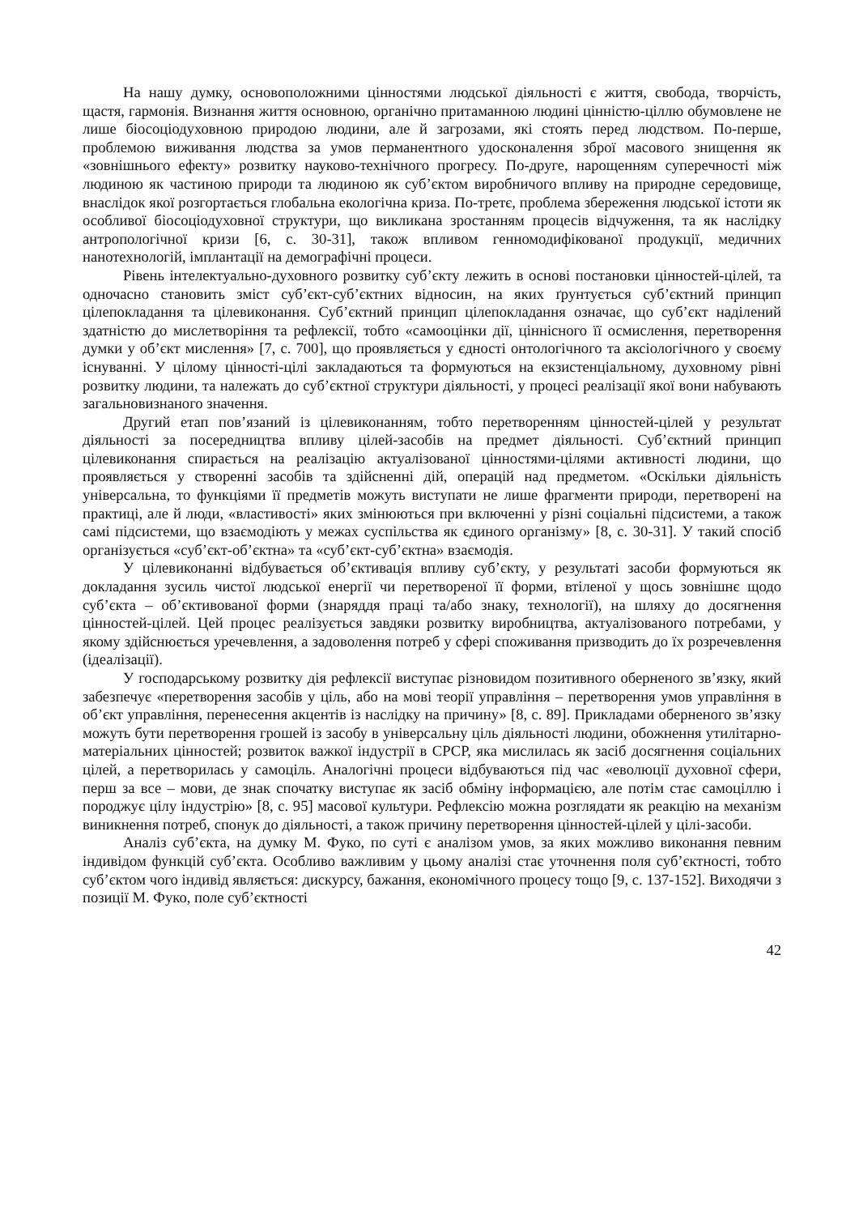На нашу думку, основоположними цінностями людської діяльності є життя, свобода, творчість, щастя, гармонія. Визнання життя основною, органічно притаманною людині цінністю-ціллю обумовлене не лише біосоціодуховною природою людини, але й загрозами, які стоять перед людством. По-перше, проблемою виживання людства за умов перманентного удосконалення зброї масового знищення як «зовнішнього ефекту» розвитку науково-технічного прогресу. По-друге, нарощенням суперечності між людиною як частиною природи та людиною як суб’єктом виробничого впливу на природне середовище, внаслідок якої розгортається глобальна екологічна криза. По-третє, проблема збереження людської істоти як особливої біосоціодуховної структури, що викликана зростанням процесів відчуження, та як наслідку антропологічної кризи [6, с. 30-31], також впливом генномодифікованої продукції, медичних нанотехнологій, імплантації на демографічні процеси.
Рівень інтелектуально-духовного розвитку суб’єкту лежить в основі постановки цінностей-цілей, та одночасно становить зміст суб’єкт-суб’єктних відносин, на яких ґрунтується суб’єктний принцип цілепокладання та цілевиконання. Суб’єктний принцип цілепокладання означає, що суб’єкт наділений здатністю до мислетворіння та рефлексії, тобто «самооцінки дії, ціннісного її осмислення, перетворення думки у об’єкт мислення» [7, с. 700], що проявляється у єдності онтологічного та аксіологічного у своєму існуванні. У цілому цінності-цілі закладаються та формуються на екзистенціальному, духовному рівні розвитку людини, та належать до суб’єктної структури діяльності, у процесі реалізації якої вони набувають загальновизнаного значення.
Другий етап пов’язаний із цілевиконанням, тобто перетворенням цінностей-цілей у результат діяльності за посередництва впливу цілей-засобів на предмет діяльності. Суб’єктний принцип цілевиконання спирається на реалізацію актуалізованої цінностями-цілями активності людини, що проявляється у створенні засобів та здійсненні дій, операцій над предметом. «Оскільки діяльність універсальна, то функціями її предметів можуть виступати не лише фрагменти природи, перетворені на практиці, але й люди, «властивості» яких змінюються при включенні у різні соціальні підсистеми, а також самі підсистеми, що взаємодіють у межах суспільства як єдиного організму» [8, с. 30-31]. У такий спосіб організується «суб’єкт-об’єктна» та «суб’єкт-суб’єктна» взаємодія.
У цілевиконанні відбувається об’єктивація впливу суб’єкту, у результаті засоби формуються як докладання зусиль чистої людської енергії чи перетвореної її форми, втіленої у щось зовнішнє щодо суб’єкта – об’єктивованої форми (знаряддя праці та/або знаку, технології), на шляху до досягнення цінностей-цілей. Цей процес реалізується завдяки розвитку виробництва, актуалізованого потребами, у якому здійснюється уречевлення, а задоволення потреб у сфері споживання призводить до їх розречевлення (ідеалізації).
У господарському розвитку дія рефлексії виступає різновидом позитивного оберненого зв’язку, який забезпечує «перетворення засобів у ціль, або на мові теорії управління – перетворення умов управління в об’єкт управління, перенесення акцентів із наслідку на причину» [8, с. 89]. Прикладами оберненого зв’язку можуть бути перетворення грошей із засобу в універсальну ціль діяльності людини, обожнення утилітарно-матеріальних цінностей; розвиток важкої індустрії в СРСР, яка мислилась як засіб досягнення соціальних цілей, а перетворилась у самоціль. Аналогічні процеси відбуваються під час «еволюції духовної сфери, перш за все – мови, де знак спочатку виступає як засіб обміну інформацією, але потім стає самоціллю і породжує цілу індустрію» [8, с. 95] масової культури. Рефлексію можна розглядати як реакцію на механізм виникнення потреб, спонук до діяльності, а також причину перетворення цінностей-цілей у цілі-засоби.
Аналіз суб’єкта, на думку М. Фуко, по суті є аналізом умов, за яких можливо виконання певним індивідом функцій суб’єкта. Особливо важливим у цьому аналізі стає уточнення поля суб’єктності, тобто суб’єктом чого індивід являється: дискурсу, бажання, економічного процесу тощо [9, с. 137-152]. Виходячи з позиції М. Фуко, поле суб’єктності
42